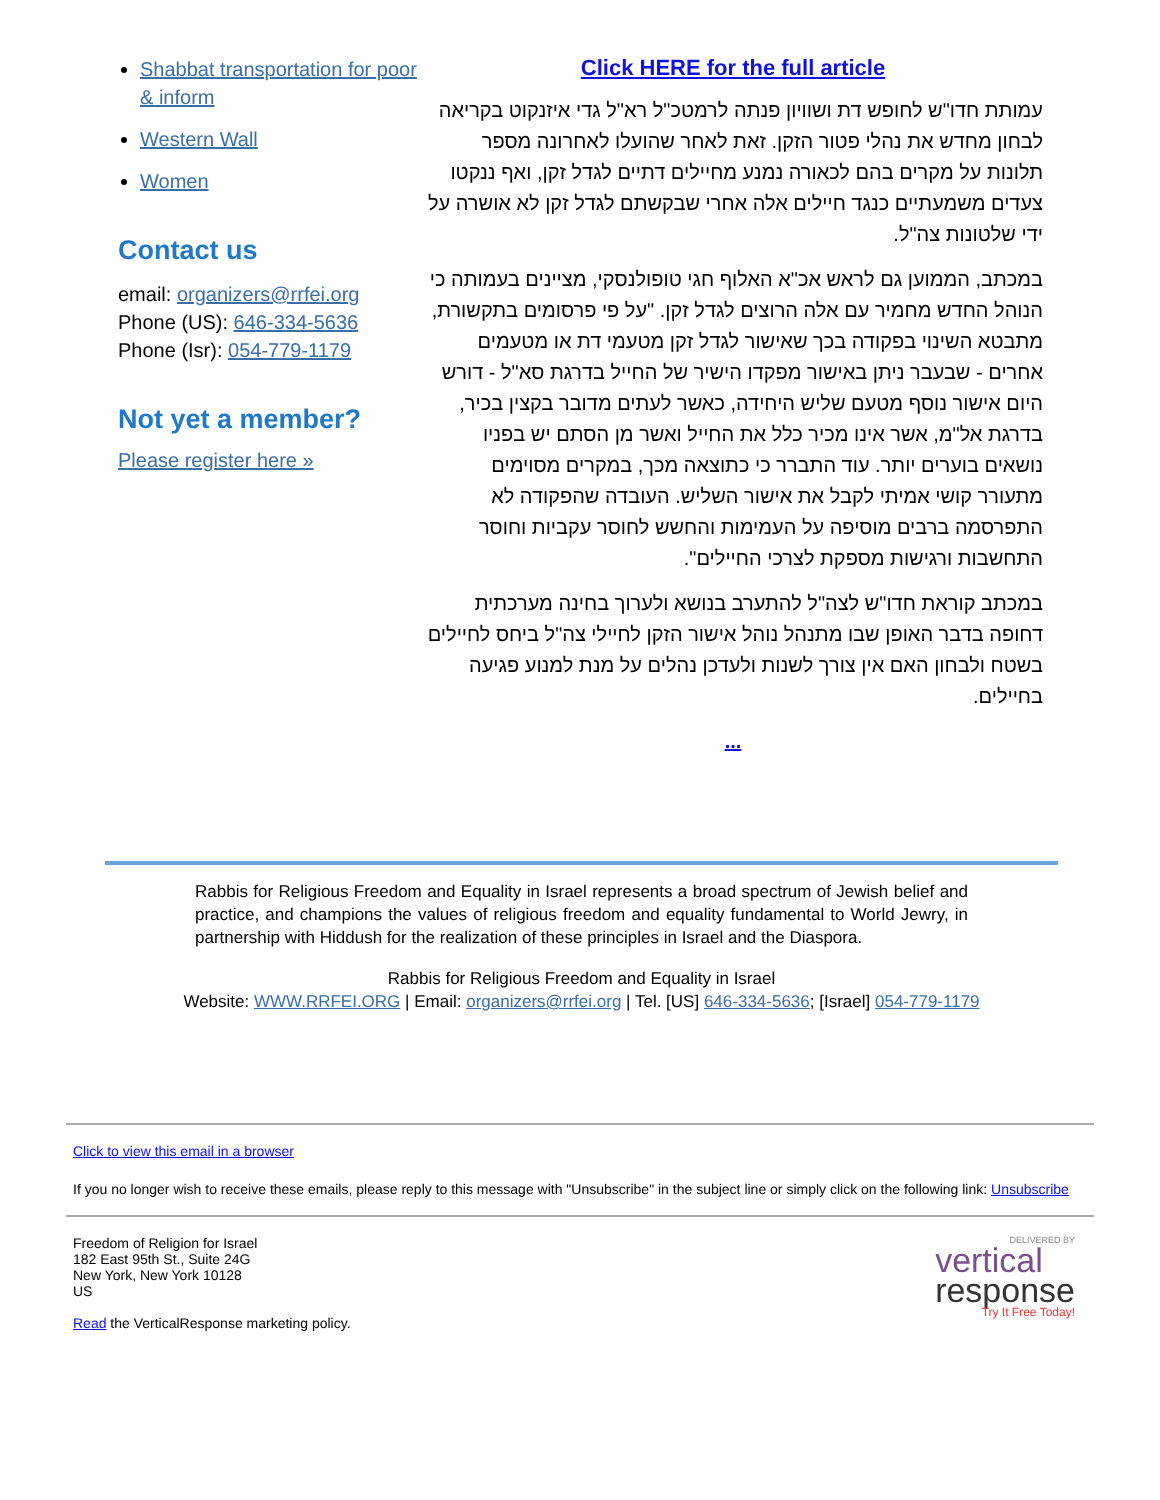Shabbat transportation for poor & inform
Western Wall
Women
Contact us
email: organizers@rrfei.org
Phone (US): 646-334-5636
Phone (Isr): 054-779-1179
Not yet a member?
Please register here »
Click HERE for the full article
עמותת חדו"ש לחופש דת ושוויון פנתה לרמטכ"ל רא"ל גדי איזנקוט בקריאה לבחון מחדש את נהלי פטור הזקן. זאת לאחר שהועלו לאחרונה מספר תלונות על מקרים בהם לכאורה נמנע מחיילים דתיים לגדל זקן, ואף ננקטו צעדים משמעתיים כנגד חיילים אלה אחרי שבקשתם לגדל זקן לא אושרה על ידי שלטונות צה"ל.
במכתב, הממוען גם לראש אכ"א האלוף חגי טופולנסקי, מציינים בעמותה כי הנוהל החדש מחמיר עם אלה הרוצים לגדל זקן. "על פי פרסומים בתקשורת, מתבטא השינוי בפקודה בכך שאישור לגדל זקן מטעמי דת או מטעמים אחרים - שבעבר ניתן באישור מפקדו הישיר של החייל בדרגת סא"ל - דורש היום אישור נוסף מטעם שליש היחידה, כאשר לעתים מדובר בקצין בכיר, בדרגת אל"מ, אשר אינו מכיר כלל את החייל ואשר מן הסתם יש בפניו נושאים בוערים יותר. עוד התברר כי כתוצאה מכך, במקרים מסוימים מתעורר קושי אמיתי לקבל את אישור השליש. העובדה שהפקודה לא התפרסמה ברבים מוסיפה על העמימות והחשש לחוסר עקביות וחוסר התחשבות ורגישות מספקת לצרכי החיילים".
במכתב קוראת חדו"ש לצה"ל להתערב בנושא ולערוך בחינה מערכתית דחופה בדבר האופן שבו מתנהל נוהל אישור הזקן לחיילי צה"ל ביחס לחיילים בשטח ולבחון האם אין צורך לשנות ולעדכן נהלים על מנת למנוע פגיעה בחיילים.
...
Rabbis for Religious Freedom and Equality in Israel represents a broad spectrum of Jewish belief and practice, and champions the values of religious freedom and equality fundamental to World Jewry, in partnership with Hiddush for the realization of these principles in Israel and the Diaspora.
Rabbis for Religious Freedom and Equality in Israel
Website: WWW.RRFEI.ORG | Email: organizers@rrfei.org | Tel. [US] 646-334-5636; [Israel] 054-779-1179
Click to view this email in a browser
If you no longer wish to receive these emails, please reply to this message with "Unsubscribe" in the subject line or simply click on the following link: Unsubscribe
Freedom of Religion for Israel
182 East 95th St., Suite 24G
New York, New York 10128
US
Read the VerticalResponse marketing policy.
DELIVERED BY
vertical
response
Try It Free Today!